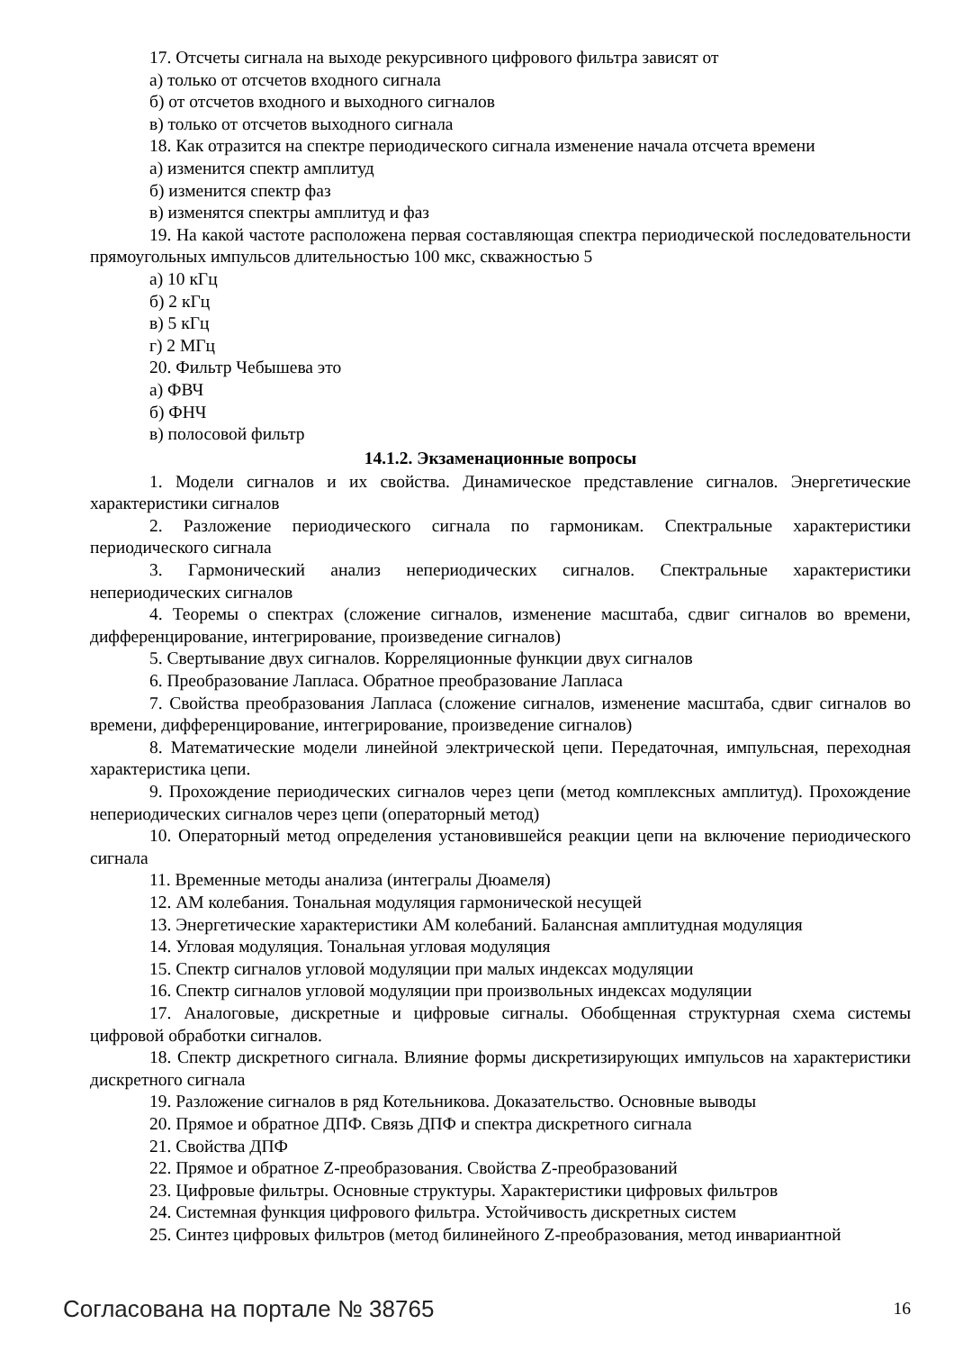17. Отсчеты сигнала на выходе рекурсивного цифрового фильтра зависят от
а) только от отсчетов входного сигнала
б) от отсчетов входного и выходного сигналов
в) только от отсчетов выходного сигнала
18. Как отразится на спектре периодического сигнала изменение начала отсчета времени
а) изменится спектр амплитуд
б) изменится спектр фаз
в) изменятся спектры амплитуд и фаз
19. На какой частоте расположена первая составляющая спектра периодической последовательности прямоугольных импульсов длительностью 100 мкс, скважностью 5
а) 10 кГц
б) 2 кГц
в) 5 кГц
г) 2 МГц
20. Фильтр Чебышева это
а) ФВЧ
б) ФНЧ
в) полосовой фильтр
14.1.2. Экзаменационные вопросы
1. Модели сигналов и их свойства. Динамическое представление сигналов. Энергетические характеристики сигналов
2. Разложение периодического сигнала по гармоникам. Спектральные характеристики периодического сигнала
3. Гармонический анализ непериодических сигналов. Спектральные характеристики непериодических сигналов
4. Теоремы о спектрах (сложение сигналов, изменение масштаба, сдвиг сигналов во времени, дифференцирование, интегрирование, произведение сигналов)
5. Свертывание двух сигналов. Корреляционные функции двух сигналов
6. Преобразование Лапласа. Обратное преобразование Лапласа
7. Свойства преобразования Лапласа (сложение сигналов, изменение масштаба, сдвиг сигналов во времени, дифференцирование, интегрирование, произведение сигналов)
8. Математические модели линейной электрической цепи. Передаточная, импульсная, переходная характеристика цепи.
9. Прохождение периодических сигналов через цепи (метод комплексных амплитуд). Прохождение непериодических сигналов через цепи (операторный метод)
10. Операторный метод определения установившейся реакции цепи на включение периодического сигнала
11. Временные методы анализа (интегралы Дюамеля)
12. АМ колебания. Тональная модуляция гармонической несущей
13. Энергетические характеристики АМ колебаний. Балансная амплитудная модуляция
14. Угловая модуляция. Тональная угловая модуляция
15. Спектр сигналов угловой модуляции при малых индексах модуляции
16. Спектр сигналов угловой модуляции при произвольных индексах модуляции
17. Аналоговые, дискретные и цифровые сигналы. Обобщенная структурная схема системы цифровой обработки сигналов.
18. Спектр дискретного сигнала. Влияние формы дискретизирующих импульсов на характеристики дискретного сигнала
19. Разложение сигналов в ряд Котельникова. Доказательство. Основные выводы
20. Прямое и обратное ДПФ. Связь ДПФ и спектра дискретного сигнала
21. Свойства ДПФ
22. Прямое и обратное Z-преобразования. Свойства Z-преобразований
23. Цифровые фильтры. Основные структуры. Характеристики цифровых фильтров
24. Системная функция цифрового фильтра. Устойчивость дискретных систем
25. Синтез цифровых фильтров (метод билинейного Z-преобразования, метод инвариантной
Согласована на портале № 38765 16